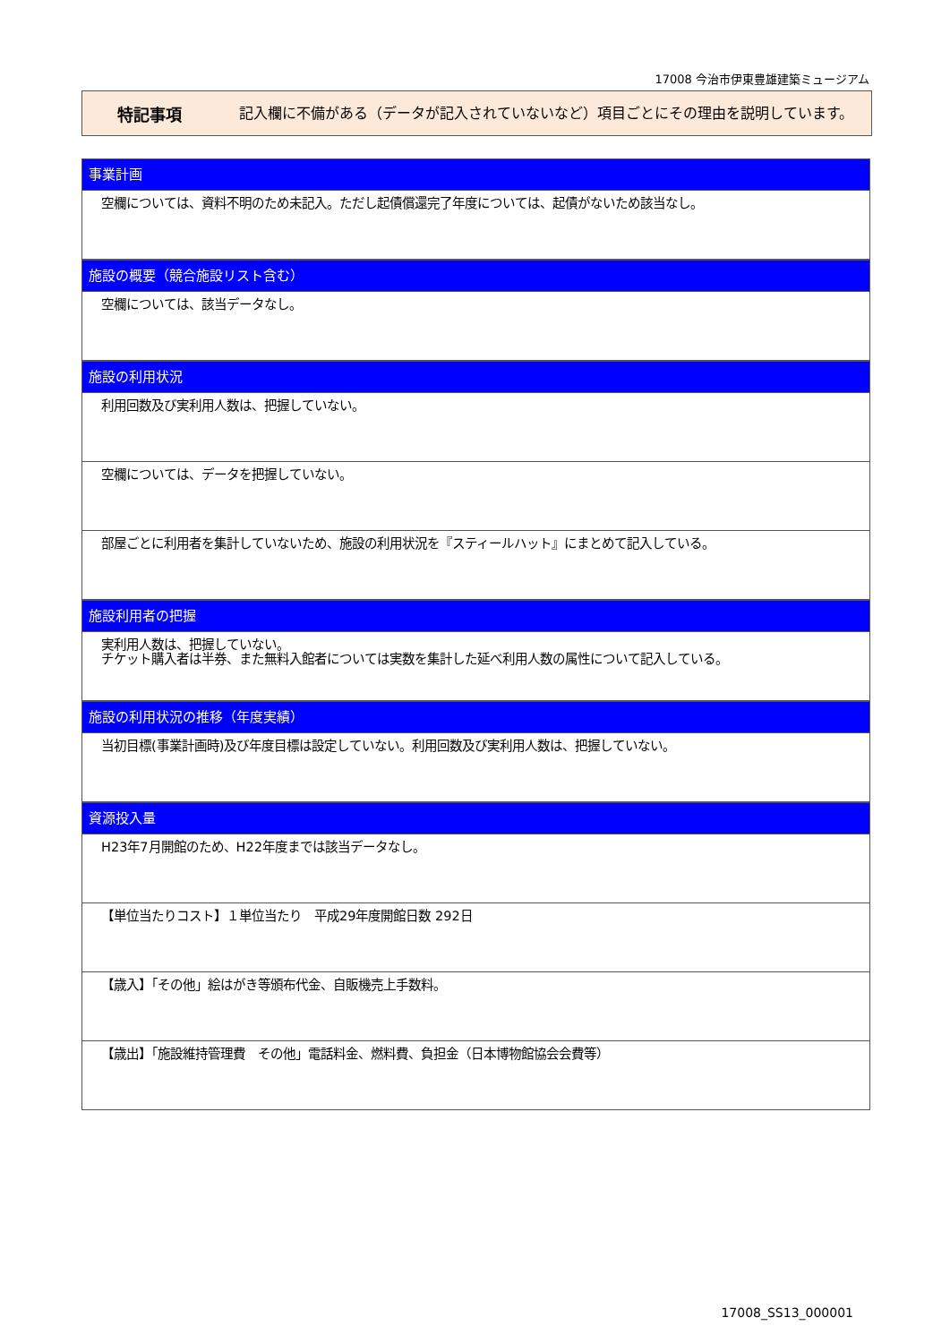17008 今治市伊東豊雄建築ミュージアム
特記事項
記入欄に不備がある（データが記入されていないなど）項目ごとにその理由を説明しています。
事業計画
空欄については、資料不明のため未記入。ただし起債償還完了年度については、起債がないため該当なし。
施設の概要（競合施設リスト含む）
空欄については、該当データなし。
施設の利用状況
利用回数及び実利用人数は、把握していない。
空欄については、データを把握していない。
部屋ごとに利用者を集計していないため、施設の利用状況を『スティールハット』にまとめて記入している。
施設利用者の把握
実利用人数は、把握していない。
チケット購入者は半券、また無料入館者については実数を集計した延べ利用人数の属性について記入している。
施設の利用状況の推移（年度実績）
当初目標(事業計画時)及び年度目標は設定していない。利用回数及び実利用人数は、把握していない。
資源投入量
H23年7月開館のため、H22年度までは該当データなし。
【単位当たりコスト】１単位当たり　平成29年度開館日数 292日
【歳入】「その他」絵はがき等頒布代金、自販機売上手数料。
【歳出】「施設維持管理費　その他」電話料金、燃料費、負担金（日本博物館協会会費等）
17008_SS13_000001